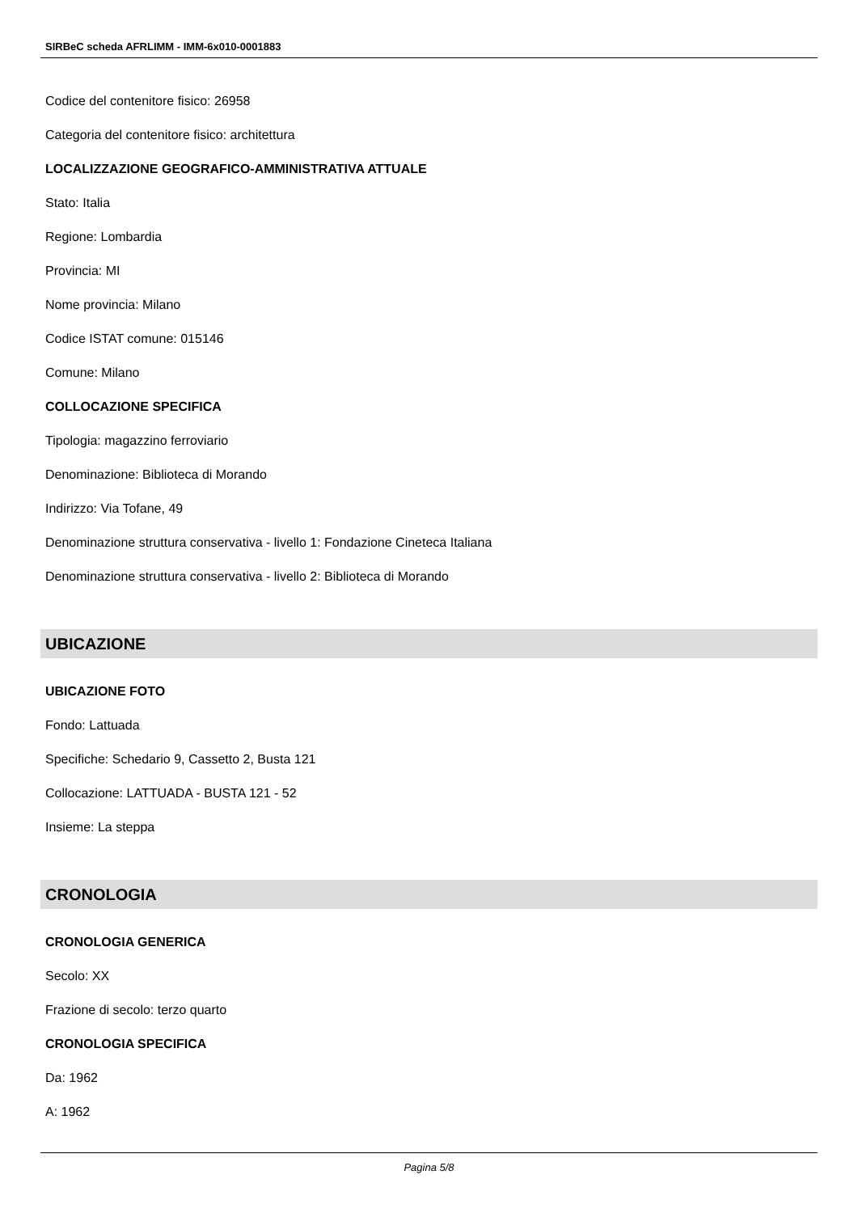SIRBeC scheda AFRLIMM - IMM-6x010-0001883
Codice del contenitore fisico: 26958
Categoria del contenitore fisico: architettura
LOCALIZZAZIONE GEOGRAFICO-AMMINISTRATIVA ATTUALE
Stato: Italia
Regione: Lombardia
Provincia: MI
Nome provincia: Milano
Codice ISTAT comune: 015146
Comune: Milano
COLLOCAZIONE SPECIFICA
Tipologia: magazzino ferroviario
Denominazione: Biblioteca di Morando
Indirizzo: Via Tofane, 49
Denominazione struttura conservativa - livello 1: Fondazione Cineteca Italiana
Denominazione struttura conservativa - livello 2: Biblioteca di Morando
UBICAZIONE
UBICAZIONE FOTO
Fondo: Lattuada
Specifiche: Schedario 9, Cassetto 2, Busta 121
Collocazione: LATTUADA - BUSTA 121 - 52
Insieme: La steppa
CRONOLOGIA
CRONOLOGIA GENERICA
Secolo: XX
Frazione di secolo: terzo quarto
CRONOLOGIA SPECIFICA
Da: 1962
A: 1962
Pagina 5/8